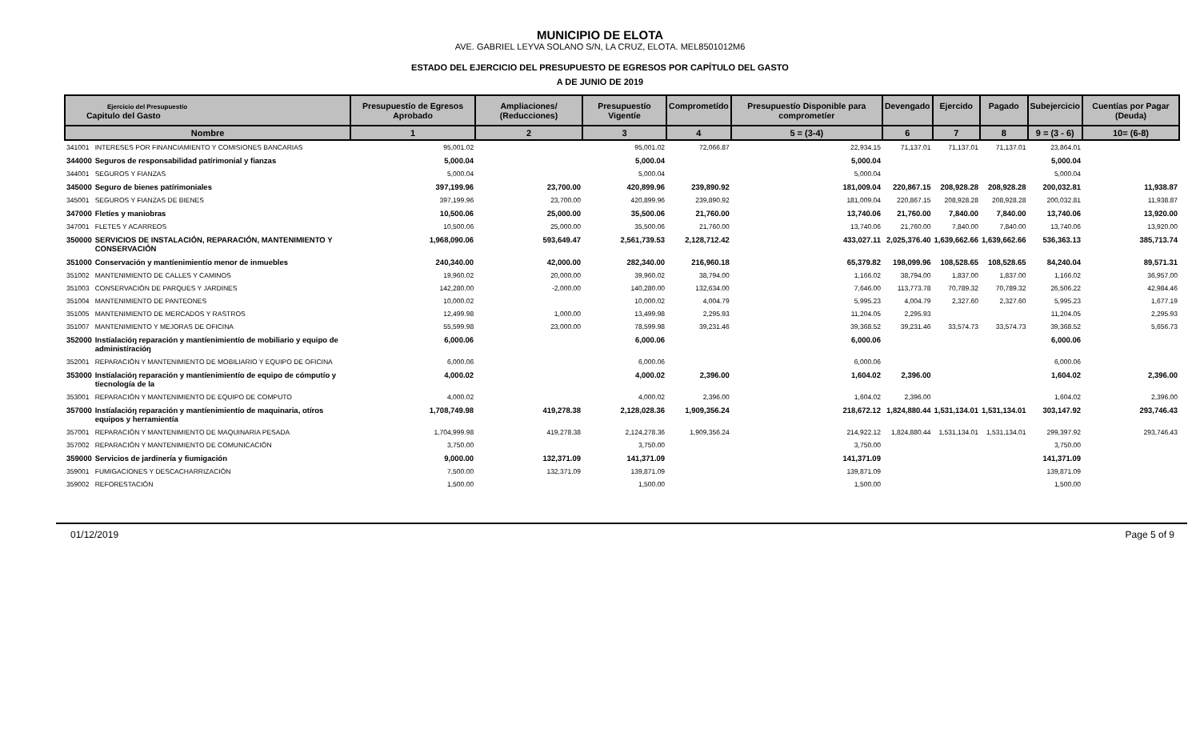MUNICIPIO DE ELOTA
AVE. GABRIEL LEYVA SOLANO S/N, LA CRUZ, ELOTA. MEL8501012M6
ESTADO DEL EJERCICIO DEL PRESUPUESTO DE EGRESOS POR CAPÍTULO DEL GASTO
A DE JUNIO DE 2019
| Ejercicio del Presupuestío Capitulo del Gasto | | Presupuestío de Egresos Aprobado | Ampliaciones/ (Reducciones) | Presupuestío Vigentíe | Comprometído | Presupuestío Disponible para comprometíer | Devengado | Ejercido | Pagado | Subejercicio | Cuentías por Pagar (Deuda) |
| --- | --- | --- | --- | --- | --- | --- | --- | --- | --- | --- | --- |
| Nombre | | 1 | 2 | 3 | 4 | 5 = (3-4) | 6 | 7 | 8 | 9 = (3 - 6) | 10= (6-8) |
| 341001 | INTERESES POR FINANCIAMIENTO Y COMISIONES BANCARIAS | 95,001.02 | | 95,001.02 | 72,066.87 | 22,934.15 | 71,137.01 | 71,137.01 | 71,137.01 | 23,864.01 | |
| 344000 | Seguros de responsabilidad patírimonial y fianzas | 5,000.04 | | 5,000.04 | | 5,000.04 | | | | 5,000.04 | |
| 344001 | SEGUROS Y FIANZAS | 5,000.04 | | 5,000.04 | | 5,000.04 | | | | 5,000.04 | |
| 345000 | Seguro de bienes patírimoniales | 397,199.96 | 23,700.00 | 420,899.96 | 239,890.92 | 181,009.04 | 220,867.15 | 208,928.28 | 208,928.28 | 200,032.81 | 11,938.87 |
| 345001 | SEGUROS Y FIANZAS DE BIENES | 397,199.96 | 23,700.00 | 420,899.96 | 239,890.92 | 181,009.04 | 220,867.15 | 208,928.28 | 208,928.28 | 200,032.81 | 11,938.87 |
| 347000 | Fletíes y maniobras | 10,500.06 | 25,000.00 | 35,500.06 | 21,760.00 | 13,740.06 | 21,760.00 | 7,840.00 | 7,840.00 | 13,740.06 | 13,920.00 |
| 347001 | FLETES Y ACARREOS | 10,500.06 | 25,000.00 | 35,500.06 | 21,760.00 | 13,740.06 | 21,760.00 | 7,840.00 | 7,840.00 | 13,740.06 | 13,920.00 |
| 350000 | SERVICIOS DE INSTALACIÓN, REPARACIÓN, MANTENIMIENTO Y CONSERVACIÓN | 1,968,090.06 | 593,649.47 | 2,561,739.53 | 2,128,712.42 | 433,027.11 | 2,025,376.40 | 1,639,662.66 | 1,639,662.66 | 536,363.13 | 385,713.74 |
| 351000 | Conservación y mantíenimientío menor de inmuebles | 240,340.00 | 42,000.00 | 282,340.00 | 216,960.18 | 65,379.82 | 198,099.96 | 108,528.65 | 108,528.65 | 84,240.04 | 89,571.31 |
| 351002 | MANTENIMIENTO DE CALLES Y CAMINOS | 19,960.02 | 20,000.00 | 39,960.02 | 38,794.00 | 1,166.02 | 38,794.00 | 1,837.00 | 1,837.00 | 1,166.02 | 36,957.00 |
| 351003 | CONSERVACIÓN DE PARQUES Y JARDINES | 142,280.00 | -2,000.00 | 140,280.00 | 132,634.00 | 7,646.00 | 113,773.78 | 70,789.32 | 70,789.32 | 26,506.22 | 42,984.46 |
| 351004 | MANTENIMIENTO DE PANTEONES | 10,000.02 | | 10,000.02 | 4,004.79 | 5,995.23 | 4,004.79 | 2,327.60 | 2,327.60 | 5,995.23 | 1,677.19 |
| 351005 | MANTENIMIENTO DE MERCADOS Y RASTROS | 12,499.98 | 1,000.00 | 13,499.98 | 2,295.93 | 11,204.05 | 2,295.93 | | | 11,204.05 | 2,295.93 |
| 351007 | MANTENIMIENTO Y MEJORAS DE OFICINA | 55,599.98 | 23,000.00 | 78,599.98 | 39,231.46 | 39,368.52 | 39,231.46 | 33,574.73 | 33,574.73 | 39,368.52 | 5,656.73 |
| 352000 | Instíalacióŋ reparación y mantíenimientío de mobiliario y equipo de administíracióŋ | 6,000.06 | | 6,000.06 | | 6,000.06 | | | | 6,000.06 | |
| 352001 | REPARACIÓN Y MANTENIMIENTO DE MOBILIARIO Y EQUIPO DE OFICINA | 6,000.06 | | 6,000.06 | | 6,000.06 | | | | 6,000.06 | |
| 353000 | Instíalacióŋ reparación y mantíenimientío de equipo de cómputío y tíecnología de la | 4,000.02 | | 4,000.02 | 2,396.00 | 1,604.02 | 2,396.00 | | | 1,604.02 | 2,396.00 |
| 353001 | REPARACIÓN Y MANTENIMIENTO DE EQUIPO DE COMPUTO | 4,000.02 | | 4,000.02 | 2,396.00 | 1,604.02 | 2,396.00 | | | 1,604.02 | 2,396.00 |
| 357000 | Instíalacióŋ reparación y mantíenimientío de maquinaria, otíros equipos y herramientía | 1,708,749.98 | 419,278.38 | 2,128,028.36 | 1,909,356.24 | 218,672.12 | 1,824,880.44 | 1,531,134.01 | 1,531,134.01 | 303,147.92 | 293,746.43 |
| 357001 | REPARACIÓN Y MANTENIMIENTO DE MAQUINARIA PESADA | 1,704,999.98 | 419,278.38 | 2,124,278.36 | 1,909,356.24 | 214,922.12 | 1,824,880.44 | 1,531,134.01 | 1,531,134.01 | 299,397.92 | 293,746.43 |
| 357002 | REPARACIÓN Y MANTENIMIENTO DE COMUNICACIÓN | 3,750.00 | | 3,750.00 | | 3,750.00 | | | | 3,750.00 | |
| 359000 | Servicios de jardinería y fiumigación | 9,000.00 | 132,371.09 | 141,371.09 | | 141,371.09 | | | | 141,371.09 | |
| 359001 | FUMIGACIONES Y DESCACHARRIZACIÓN | 7,500.00 | 132,371.09 | 139,871.09 | | 139,871.09 | | | | 139,871.09 | |
| 359002 | REFORESTACIÓN | 1,500.00 | | 1,500.00 | | 1,500.00 | | | | 1,500.00 | |
01/12/2019 Page 5 of 9